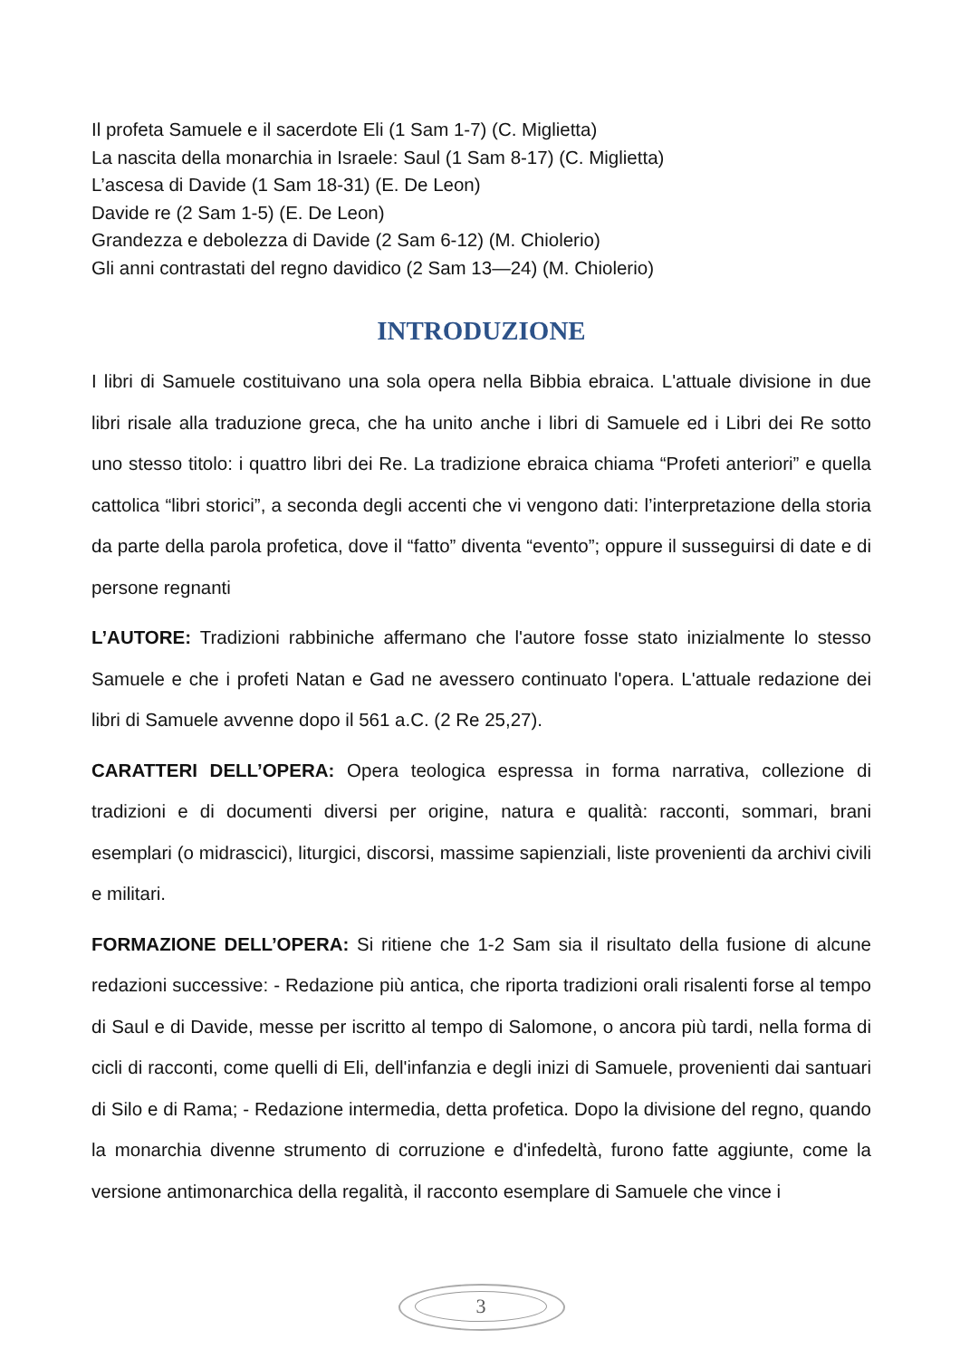Il profeta Samuele e il sacerdote Eli (1 Sam 1-7) (C. Miglietta)
La nascita della monarchia in Israele: Saul (1 Sam 8-17) (C. Miglietta)
L’ascesa di Davide (1 Sam 18-31) (E. De Leon)
Davide re (2 Sam 1-5) (E. De Leon)
Grandezza e debolezza di Davide (2 Sam 6-12) (M. Chiolerio)
Gli anni contrastati del regno davidico (2 Sam 13—24) (M. Chiolerio)
INTRODUZIONE
I libri di Samuele costituivano una sola opera nella Bibbia ebraica. L'attuale divisione in due libri risale alla traduzione greca, che ha unito anche i libri di Samuele ed i Libri dei Re sotto uno stesso titolo: i quattro libri dei Re. La tradizione ebraica chiama “Profeti anteriori” e quella cattolica “libri storici”, a seconda degli accenti che vi vengono dati: l’interpretazione della storia da parte della parola profetica, dove il “fatto” diventa “evento”; oppure il susseguirsi di date e di persone regnanti
L’AUTORE: Tradizioni rabbiniche affermano che l'autore fosse stato inizialmente lo stesso Samuele e che i profeti Natan e Gad ne avessero continuato l'opera. L'attuale redazione dei libri di Samuele avvenne dopo il 561 a.C. (2 Re 25,27).
CARATTERI DELL’OPERA: Opera teologica espressa in forma narrativa, collezione di tradizioni e di documenti diversi per origine, natura e qualità: racconti, sommari, brani esemplari (o midrascici), liturgici, discorsi, massime sapienziali, liste provenienti da archivi civili e militari.
FORMAZIONE DELL’OPERA: Si ritiene che 1-2 Sam sia il risultato della fusione di alcune redazioni successive: - Redazione più antica, che riporta tradizioni orali risalenti forse al tempo di Saul e di Davide, messe per iscritto al tempo di Salomone, o ancora più tardi, nella forma di cicli di racconti, come quelli di Eli, dell'infanzia e degli inizi di Samuele, provenienti dai santuari di Silo e di Rama; - Redazione intermedia, detta profetica. Dopo la divisione del regno, quando la monarchia divenne strumento di corruzione e d'infedeltà, furono fatte aggiunte, come la versione antimonarchica della regalità, il racconto esemplare di Samuele che vince i
3